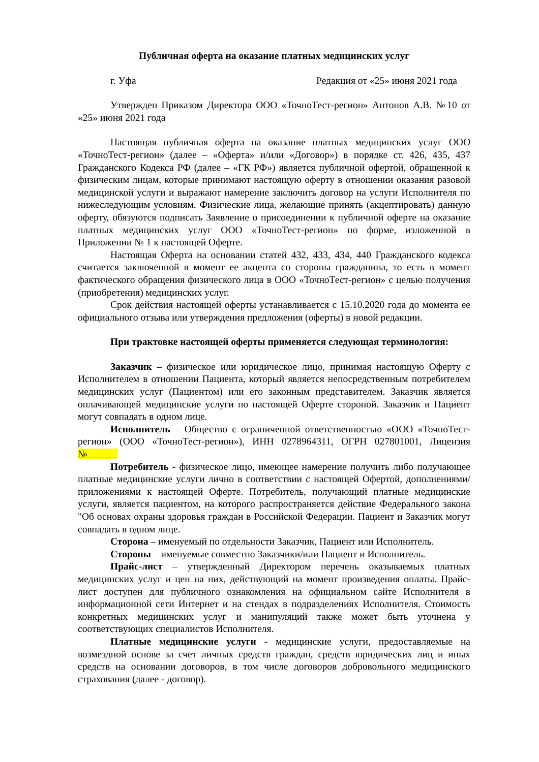Публичная оферта на оказание платных медицинских услуг
г. Уфа Редакция от «25» июня 2021 года
Утвержден Приказом Директора ООО «ТочноТест-регион» Антонов А.В. №10 от «25» июня 2021 года
Настоящая публичная оферта на оказание платных медицинских услуг ООО «ТочноТест-регион» (далее – «Оферта» и/или «Договор») в порядке ст. 426, 435, 437 Гражданского Кодекса РФ (далее – «ГК РФ») является публичной офертой, обращенной к физическим лицам, которые принимают настоящую оферту в отношении оказания разовой медицинской услуги и выражают намерение заключить договор на услуги Исполнителя по нижеследующим условиям. Физические лица, желающие принять (акцептировать) данную оферту, обязуются подписать Заявление о присоединении к публичной оферте на оказание платных медицинских услуг ООО «ТочноТест-регион» по форме, изложенной в Приложении № 1 к настоящей Оферте.
Настоящая Оферта на основании статей 432, 433, 434, 440 Гражданского кодекса считается заключенной в момент ее акцепта со стороны гражданина, то есть в момент фактического обращения физического лица в ООО «ТочноТест-регион» с целью получения (приобретения) медицинских услуг.
Срок действия настоящей оферты устанавливается с 15.10.2020 года до момента ее официального отзыва или утверждения предложения (оферты) в новой редакции.
При трактовке настоящей оферты применяется следующая терминология:
Заказчик – физическое или юридическое лицо, принимая настоящую Оферту с Исполнителем в отношении Пациента, который является непосредственным потребителем медицинских услуг (Пациентом) или его законным представителем. Заказчик является оплачивающей медицинские услуги по настоящей Оферте стороной. Заказчик и Пациент могут совпадать в одном лице.
Исполнитель – Общество с ограниченной ответственностью «ООО «ТочноТест-регион» (ООО «ТочноТест-регион»), ИНН 0278964311, ОГРН 027801001, Лицензия №
Потребитель - физическое лицо, имеющее намерение получить либо получающее платные медицинские услуги лично в соответствии с настоящей Офертой, дополнениями/приложениями к настоящей Оферте. Потребитель, получающий платные медицинские услуги, является пациентом, на которого распространяется действие Федерального закона "Об основах охраны здоровья граждан в Российской Федерации. Пациент и Заказчик могут совпадать в одном лице.
Сторона – именуемый по отдельности Заказчик, Пациент или Исполнитель.
Стороны – именуемые совместно Заказчики/или Пациент и Исполнитель.
Прайс-лист – утвержденный Директором перечень оказываемых платных медицинских услуг и цен на них, действующий на момент произведения оплаты. Прайс-лист доступен для публичного ознакомления на официальном сайте Исполнителя в информационной сети Интернет и на стендах в подразделениях Исполнителя. Стоимость конкретных медицинских услуг и манипуляций также может быть уточнена у соответствующих специалистов Исполнителя.
Платные медицинские услуги - медицинские услуги, предоставляемые на возмездной основе за счет личных средств граждан, средств юридических лиц и иных средств на основании договоров, в том числе договоров добровольного медицинского страхования (далее - договор).